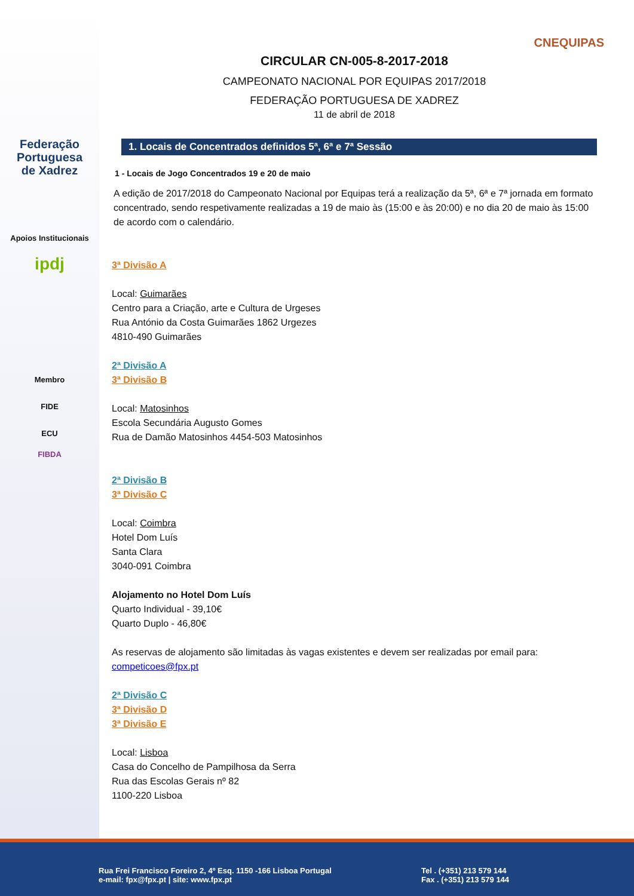Federação
Portuguesa
de Xadrez
Apoios Institucionais
ipdj
Membro
FIDE
ECU
FIBDA
CNEQUIPAS
CIRCULAR CN-005-8-2017-2018
CAMPEONATO NACIONAL POR EQUIPAS 2017/2018
FEDERAÇÃO PORTUGUESA DE XADREZ
11 de abril de 2018
1. Locais de Concentrados definidos 5ª, 6ª e 7ª Sessão
1 - Locais de Jogo Concentrados 19 e 20 de maio
A edição de 2017/2018 do Campeonato Nacional por Equipas terá a realização da 5ª, 6ª e 7ª jornada em formato concentrado, sendo respetivamente realizadas a 19 de maio às (15:00 e às 20:00) e no dia 20 de maio às 15:00 de acordo com o calendário.
3ª Divisão A
Local: Guimarães
Centro para a Criação, arte e Cultura de Urgeses
Rua António da Costa Guimarães 1862 Urgezes
4810-490 Guimarães
2ª Divisão A
3ª Divisão B
Local: Matosinhos
Escola Secundária Augusto Gomes
Rua de Damão Matosinhos 4454-503 Matosinhos
2ª Divisão B
3ª Divisão C
Local: Coimbra
Hotel Dom Luís
Santa Clara
3040-091 Coimbra
Alojamento no Hotel Dom Luís
Quarto Individual - 39,10€
Quarto Duplo - 46,80€
As reservas de alojamento são limitadas às vagas existentes e devem ser realizadas por email para: competicoes@fpx.pt
2ª Divisão C
3ª Divisão D
3ª Divisão E
Local: Lisboa
Casa do Concelho de Pampilhosa da Serra
Rua das Escolas Gerais nº 82
1100-220 Lisboa
Rua Frei Francisco Foreiro 2, 4º Esq. 1150 -166 Lisboa Portugal
e-mail: fpx@fpx.pt | site: www.fpx.pt
Tel . (+351) 213 579 144
Fax . (+351) 213 579 144